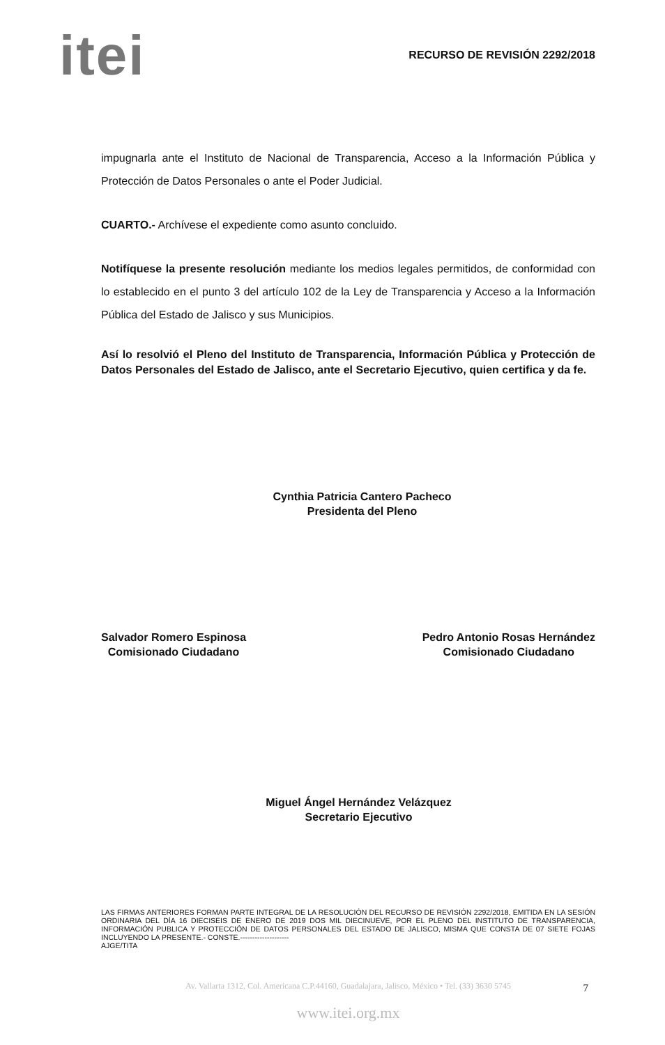itei
RECURSO DE REVISIÓN 2292/2018
impugnarla ante el Instituto de Nacional de Transparencia, Acceso a la Información Pública y Protección de Datos Personales o ante el Poder Judicial.
CUARTO.- Archívese el expediente como asunto concluido.
Notifíquese la presente resolución mediante los medios legales permitidos, de conformidad con lo establecido en el punto 3 del artículo 102 de la Ley de Transparencia y Acceso a la Información Pública del Estado de Jalisco y sus Municipios.
Así lo resolvió el Pleno del Instituto de Transparencia, Información Pública y Protección de Datos Personales del Estado de Jalisco, ante el Secretario Ejecutivo, quien certifica y da fe.
Cynthia Patricia Cantero Pacheco
Presidenta del Pleno
Salvador Romero Espinosa
Comisionado Ciudadano
Pedro Antonio Rosas Hernández
Comisionado Ciudadano
Miguel Ángel Hernández Velázquez
Secretario Ejecutivo
LAS FIRMAS ANTERIORES FORMAN PARTE INTEGRAL DE LA RESOLUCIÓN DEL RECURSO DE REVISIÓN 2292/2018, EMITIDA EN LA SESIÓN ORDINARIA DEL DÍA 16 DIECISEIS DE ENERO DE 2019 DOS MIL DIECINUEVE, POR EL PLENO DEL INSTITUTO DE TRANSPARENCIA, INFORMACIÓN PUBLICA Y PROTECCIÓN DE DATOS PERSONALES DEL ESTADO DE JALISCO, MISMA QUE CONSTA DE 07 SIETE FOJAS INCLUYENDO LA PRESENTE.- CONSTE.--------------------
AJGE/TITA
Av. Vallarta 1312, Col. Americana C.P.44160, Guadalajara, Jalisco, México • Tel. (33) 3630 5745
www.itei.org.mx
7